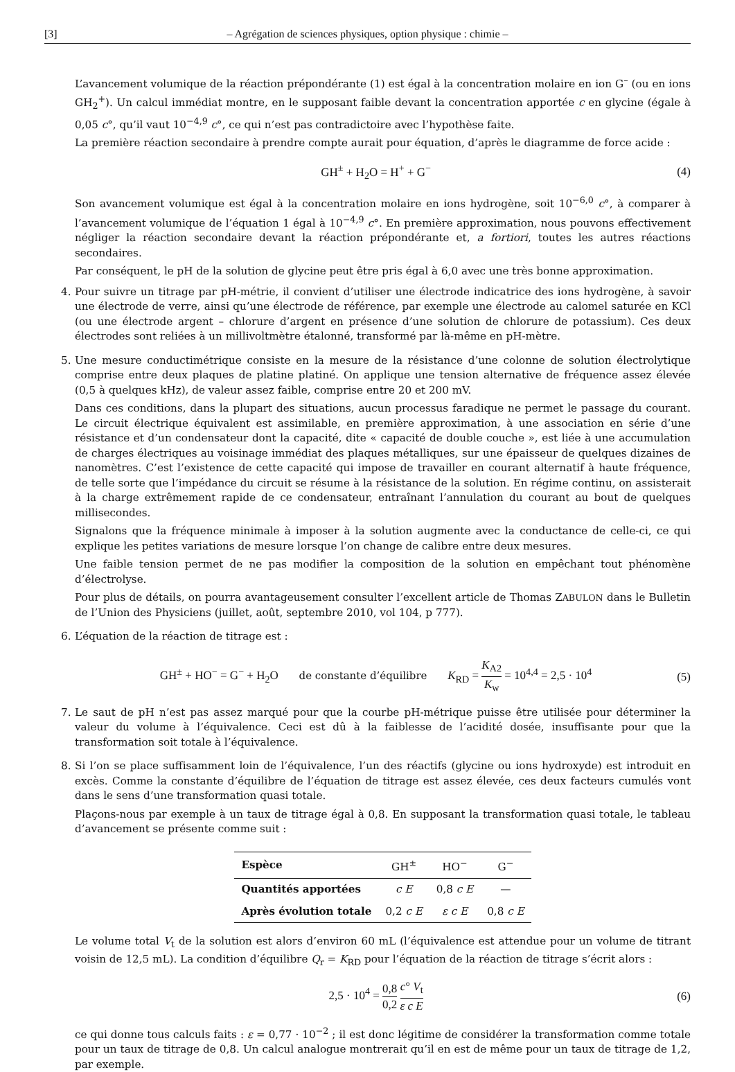[3] – Agrégation de sciences physiques, option physique : chimie –
L’avancement volumique de la réaction prépondérante (1) est égal à la concentration molaire en ion G<sup>–</sup> (ou en ions GH<sub>2</sub><sup>+</sup>). Un calcul immédiat montre, en le supposant faible devant la concentration apportée c en glycine (égale à 0,05 c°, qu’il vaut 10<sup>−4,9</sup> c°, ce qui n’est pas contradictoire avec l’hypothèse faite.
La première réaction secondaire à prendre compte aurait pour équation, d’après le diagramme de force acide :
GH<sup>±</sup> + H<sub>2</sub>O = H<sup>+</sup> + G<sup>−</sup> (4)
Son avancement volumique est égal à la concentration molaire en ions hydrogène, soit 10<sup>−6,0</sup> c°, à comparer à l’avancement volumique de l’équation 1 égal à 10<sup>−4,9</sup> c°. En première approximation, nous pouvons effectivement négliger la réaction secondaire devant la réaction prépondérante et, a fortiori, toutes les autres réactions secondaires.
Par conséquent, le pH de la solution de glycine peut être pris égal à 6,0 avec une très bonne approximation.
4. Pour suivre un titrage par pH-métrie, il convient d’utiliser une électrode indicatrice des ions hydrogène, à savoir une électrode de verre, ainsi qu’une électrode de référence, par exemple une électrode au calomel saturée en KCl (ou une électrode argent – chlorure d’argent en présence d’une solution de chlorure de potassium). Ces deux électrodes sont reliées à un millivoltmètre étalonné, transformé par là-même en pH-mètre.
5. Une mesure conductimétrique consiste en la mesure de la résistance d’une colonne de solution électrolytique comprise entre deux plaques de platine platiné. On applique une tension alternative de fréquence assez élevée (0,5 à quelques kHz), de valeur assez faible, comprise entre 20 et 200 mV.
Dans ces conditions, dans la plupart des situations, aucun processus faradique ne permet le passage du courant. Le circuit électrique équivalent est assimilable, en première approximation, à une association en série d’une résistance et d’un condensateur dont la capacité, dite « capacité de double couche », est liée à une accumulation de charges électriques au voisinage immédiat des plaques métalliques, sur une épaisseur de quelques dizaines de nanomètres. C’est l’existence de cette capacité qui impose de travailler en courant alternatif à haute fréquence, de telle sorte que l’impédance du circuit se résume à la résistance de la solution. En régime continu, on assisterait à la charge extrêmement rapide de ce condensateur, entraînant l’annulation du courant au bout de quelques millisecondes.
Signalons que la fréquence minimale à imposer à la solution augmente avec la conductance de celle-ci, ce qui explique les petites variations de mesure lorsque l’on change de calibre entre deux mesures.
Une faible tension permet de ne pas modifier la composition de la solution en empêchant tout phénomène d’électrolyse.
Pour plus de détails, on pourra avantageusement consulter l’excellent article de Thomas ZABULON dans le Bulletin de l’Union des Physiciens (juillet, août, septembre 2010, vol 104, p 777).
6. L’équation de la réaction de titrage est :
GH<sup>±</sup> + HO<sup>−</sup> = G<sup>−</sup> + H<sub>2</sub>O de constante d’équilibre K<sub>RD</sub> = K<sub>A2</sub> K<sub>w</sub> = 10<sup>4,4</sup> = 2,5 · 10<sup>4</sup> (5)
7. Le saut de pH n’est pas assez marqué pour que la courbe pH-métrique puisse être utilisée pour déterminer la valeur du volume à l’équivalence. Ceci est dû à la faiblesse de l’acidité dosée, insuffisante pour que la transformation soit totale à l’équivalence.
8. Si l’on se place suffisamment loin de l’équivalence, l’un des réactifs (glycine ou ions hydroxyde) est introduit en excès. Comme la constante d’équilibre de l’équation de titrage est assez élevée, ces deux facteurs cumulés vont dans le sens d’une transformation quasi totale.
Plaçons-nous par exemple à un taux de titrage égal à 0,8. En supposant la transformation quasi totale, le tableau d’avancement se présente comme suit :
| Espèce | GH<sup>±</sup> | HO<sup>−</sup> | G<sup>−</sup> |
| --- | --- | --- | --- |
| Quantités apportées | c E | 0,8 c E | — |
| Après évolution totale | 0,2 c E | ε c E | 0,8 c E |
Le volume total V<sub>t</sub> de la solution est alors d’environ 60 mL (l’équivalence est attendue pour un volume de titrant voisin de 12,5 mL). La condition d’équilibre Q<sub>r</sub> = K<sub>RD</sub> pour l’équation de la réaction de titrage s’écrit alors :
2,5 · 10<sup>4</sup> = 0,8 0,2 c° V<sub>t</sub> ε c E (6)
ce qui donne tous calculs faits : ε = 0,77 · 10<sup>−2</sup> ; il est donc légitime de considérer la transformation comme totale pour un taux de titrage de 0,8. Un calcul analogue montrerait qu’il en est de même pour un taux de titrage de 1,2, par exemple.